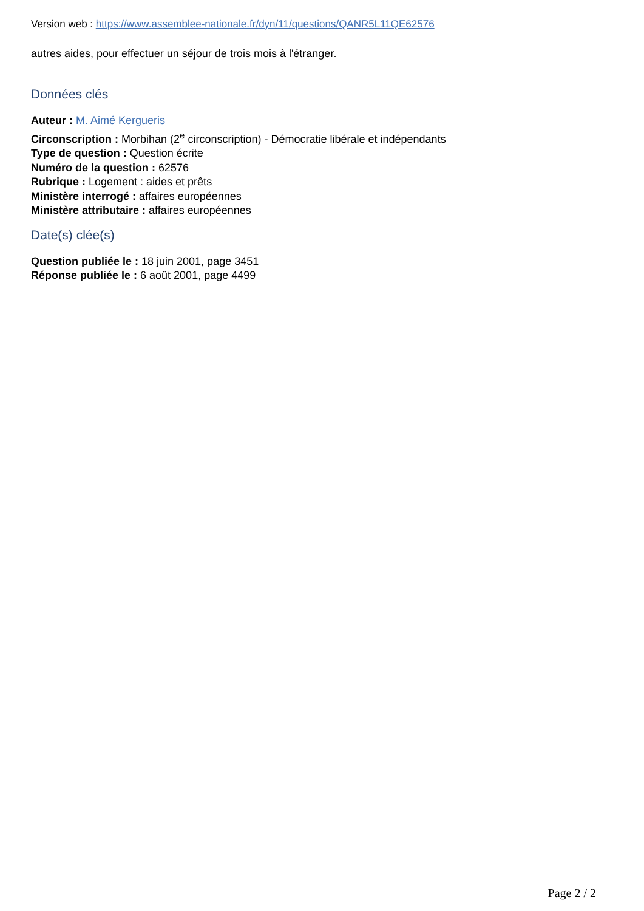Version web : https://www.assemblee-nationale.fr/dyn/11/questions/QANR5L11QE62576
autres aides, pour effectuer un séjour de trois mois à l'étranger.
Données clés
Auteur : M. Aimé Kergueris
Circonscription : Morbihan (2<sup>e</sup> circonscription) - Démocratie libérale et indépendants
Type de question : Question écrite
Numéro de la question : 62576
Rubrique : Logement : aides et prêts
Ministère interrogé : affaires européennes
Ministère attributaire : affaires européennes
Date(s) clée(s)
Question publiée le : 18 juin 2001, page 3451
Réponse publiée le : 6 août 2001, page 4499
Page 2 / 2